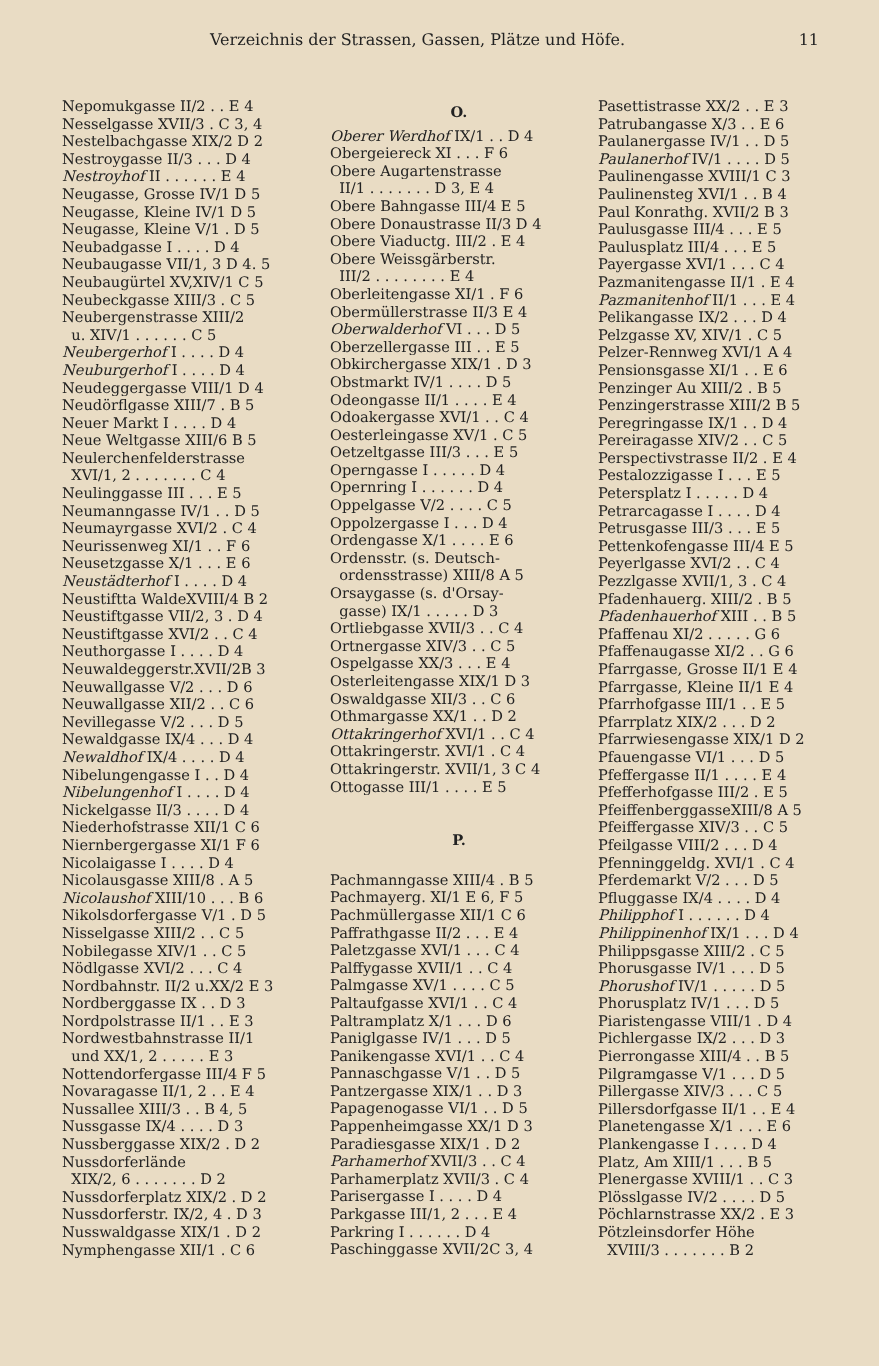Verzeichnis der Strassen, Gassen, Plätze und Höfe. 11
Nepomukgasse II/2 . . E 4
Nesselgasse XVII/3 . C 3, 4
Nestelbachgasse XIX/2 D 2
Nestroygasse II/3 . . . D 4
Nestroyhof II . . . . . . E 4
Neugasse, Grosse IV/1 D 5
Neugasse, Kleine IV/1 D 5
Neugasse, Kleine V/1 . D 5
Neubadgasse I . . . . D 4
Neubaugasse VII/1, 3 D 4. 5
Neubaugürtel XV,XIV/1 C 5
Neubeckgasse XIII/3 . C 5
Neubergenstrasse XIII/2
u. XIV/1 . . . . . . C 5
Neubergerhof I . . . . D 4
Neuburgerhof I . . . . D 4
Neudeggergasse VIII/1 D 4
Neudörflgasse XIII/7 . B 5
Neuer Markt I . . . . D 4
Neue Weltgasse XIII/6 B 5
Neulerchenfelderstrasse
XVI/1, 2 . . . . . . . C 4
Neulinggasse III . . . E 5
Neumanngasse IV/1 . . D 5
Neumayrgasse XVI/2 . C 4
Neurissenweg XI/1 . . F 6
Neusetzgasse X/1 . . . E 6
Neustädterhof I . . . . D 4
Neustiftta WaldeXVIII/4 B 2
Neustiftgasse VII/2, 3 . D 4
Neustiftgasse XVI/2 . . C 4
Neuthorgasse I . . . . D 4
Neuwaldeggerstr.XVII/2B 3
Neuwallgasse V/2 . . . D 6
Neuwallgasse XII/2 . . C 6
Nevillegasse V/2 . . . D 5
Newaldgasse IX/4 . . . D 4
Newaldhof IX/4 . . . . D 4
Nibelungengasse I . . D 4
Nibelungenhof I . . . . D 4
Nickelgasse II/3 . . . . D 4
Niederhofstrasse XII/1 C 6
Niernbergergasse XI/1 F 6
Nicolaigasse I . . . . D 4
Nicolausgasse XIII/8 . A 5
Nicolaushof XIII/10 . . . B 6
Nikolsdorfergasse V/1 . D 5
Nisselgasse XIII/2 . . C 5
Nobilegasse XIV/1 . . C 5
Nödlgasse XVI/2 . . . C 4
Nordbahnstr. II/2 u.XX/2 E 3
Nordberggasse IX . . D 3
Nordpolstrasse II/1 . . E 3
Nordwestbahnstrasse II/1
und XX/1, 2 . . . . . E 3
Nottendorfergasse III/4 F 5
Novaragasse II/1, 2 . . E 4
Nussallee XIII/3 . . B 4, 5
Nussgasse IX/4 . . . . D 3
Nussberggasse XIX/2 . D 2
Nussdorferlände
XIX/2, 6 . . . . . . . D 2
Nussdorferplatz XIX/2 . D 2
Nussdorferstr. IX/2, 4 . D 3
Nusswaldgasse XIX/1 . D 2
Nymphengasse XII/1 . C 6
O.
Oberer Werdhof IX/1 . . D 4
Obergeiereck XI . . . F 6
Obere Augartenstrasse
II/1 . . . . . . . D 3, E 4
Obere Bahngasse III/4 E 5
Obere Donaustrasse II/3 D 4
Obere Viaductg. III/2 . E 4
Obere Weissgärberstr.
III/2 . . . . . . . . E 4
Oberleitengasse XI/1 . F 6
Obermüllerstrasse II/3 E 4
Oberwalderhof VI . . . D 5
Oberzellergasse III . . E 5
Obkirchergasse XIX/1 . D 3
Obstmarkt IV/1 . . . . D 5
Odeongasse II/1 . . . . E 4
Odoakergasse XVI/1 . . C 4
Oesterleingasse XV/1 . C 5
Oetzeltgasse III/3 . . . E 5
Operngasse I . . . . . D 4
Opernring I . . . . . . D 4
Oppelgasse V/2 . . . . C 5
Oppolzergasse I . . . D 4
Ordengasse X/1 . . . . E 6
Ordensstr. (s. Deutsch-
ordensstrasse) XIII/8 A 5
Orsaygasse (s. d'Orsay-
gasse) IX/1 . . . . . D 3
Ortliebgasse XVII/3 . . C 4
Ortnergasse XIV/3 . . C 5
Ospelgasse XX/3 . . . E 4
Osterleitengasse XIX/1 D 3
Oswaldgasse XII/3 . . C 6
Othmargasse XX/1 . . D 2
Ottakringerhof XVI/1 . . C 4
Ottakringerstr. XVI/1 . C 4
Ottakringerstr. XVII/1, 3 C 4
Ottogasse III/1 . . . . E 5
P.
Pachmanngasse XIII/4 . B 5
Pachmayerg. XI/1 E 6, F 5
Pachmüllergasse XII/1 C 6
Paffrathgasse II/2 . . . E 4
Paletzgasse XVI/1 . . . C 4
Palffygasse XVII/1 . . C 4
Palmgasse XV/1 . . . . C 5
Paltaufgasse XVI/1 . . C 4
Paltramplatz X/1 . . . D 6
Paniglgasse IV/1 . . . D 5
Panikengasse XVI/1 . . C 4
Pannaschgasse V/1 . . D 5
Pantzergasse XIX/1 . . D 3
Papagenogasse VI/1 . . D 5
Pappenheimgasse XX/1 D 3
Paradiesgasse XIX/1 . D 2
Parhamerhof XVII/3 . . C 4
Parhamerplatz XVII/3 . C 4
Parisergasse I . . . . D 4
Parkgasse III/1, 2 . . . E 4
Parkring I . . . . . . D 4
Paschinggasse XVII/2C 3, 4
Pasettistrasse XX/2 . . E 3
Patrubangasse X/3 . . E 6
Paulanergasse IV/1 . . D 5
Paulanerhof IV/1 . . . . D 5
Paulinengasse XVIII/1 C 3
Paulinensteg XVI/1 . . B 4
Paul Konrathg. XVII/2 B 3
Paulusgasse III/4 . . . E 5
Paulusplatz III/4 . . . E 5
Payergasse XVI/1 . . . C 4
Pazmanitengasse II/1 . E 4
Pazmanitenhof II/1 . . . E 4
Pelikangasse IX/2 . . . D 4
Pelzgasse XV, XIV/1 . C 5
Pelzer-Rennweg XVI/1 A 4
Pensionsgasse XI/1 . . E 6
Penzinger Au XIII/2 . B 5
Penzingerstrasse XIII/2 B 5
Peregringasse IX/1 . . D 4
Pereiragasse XIV/2 . . C 5
Perspectivstrasse II/2 . E 4
Pestalozzigasse I . . . E 5
Petersplatz I . . . . . D 4
Petrarcagasse I . . . . D 4
Petrusgasse III/3 . . . E 5
Pettenkofengasse III/4 E 5
Peyerlgasse XVI/2 . . C 4
Pezzlgasse XVII/1, 3 . C 4
Pfadenhauerg. XIII/2 . B 5
Pfadenhauerhof XIII . . B 5
Pfaffenau XI/2 . . . . . G 6
Pfaffenaugasse XI/2 . . G 6
Pfarrgasse, Grosse II/1 E 4
Pfarrgasse, Kleine II/1 E 4
Pfarrhofgasse III/1 . . E 5
Pfarrplatz XIX/2 . . . D 2
Pfarrwiesengasse XIX/1 D 2
Pfauengasse VI/1 . . . D 5
Pfeffergasse II/1 . . . . E 4
Pfefferhofgasse III/2 . E 5
PfeiffenberggasseXIII/8 A 5
Pfeiffergasse XIV/3 . . C 5
Pfeilgasse VIII/2 . . . D 4
Pfenninggeldg. XVI/1 . C 4
Pferdemarkt V/2 . . . D 5
Pfluggasse IX/4 . . . . D 4
Philipphof I . . . . . . D 4
Philippinenhof IX/1 . . . D 4
Philippsgasse XIII/2 . C 5
Phorusgasse IV/1 . . . D 5
Phorushof IV/1 . . . . . D 5
Phorusplatz IV/1 . . . D 5
Piaristengasse VIII/1 . D 4
Pichlergasse IX/2 . . . D 3
Pierrongasse XIII/4 . . B 5
Pilgramgasse V/1 . . . D 5
Pillergasse XIV/3 . . . C 5
Pillersdorfgasse II/1 . . E 4
Planetengasse X/1 . . . E 6
Plankengasse I . . . . D 4
Platz, Am XIII/1 . . . B 5
Plenergasse XVIII/1 . . C 3
Plösslgasse IV/2 . . . . D 5
Pöchlarnstrasse XX/2 . E 3
Pötzleinsdorfer Höhe
XVIII/3 . . . . . . . B 2